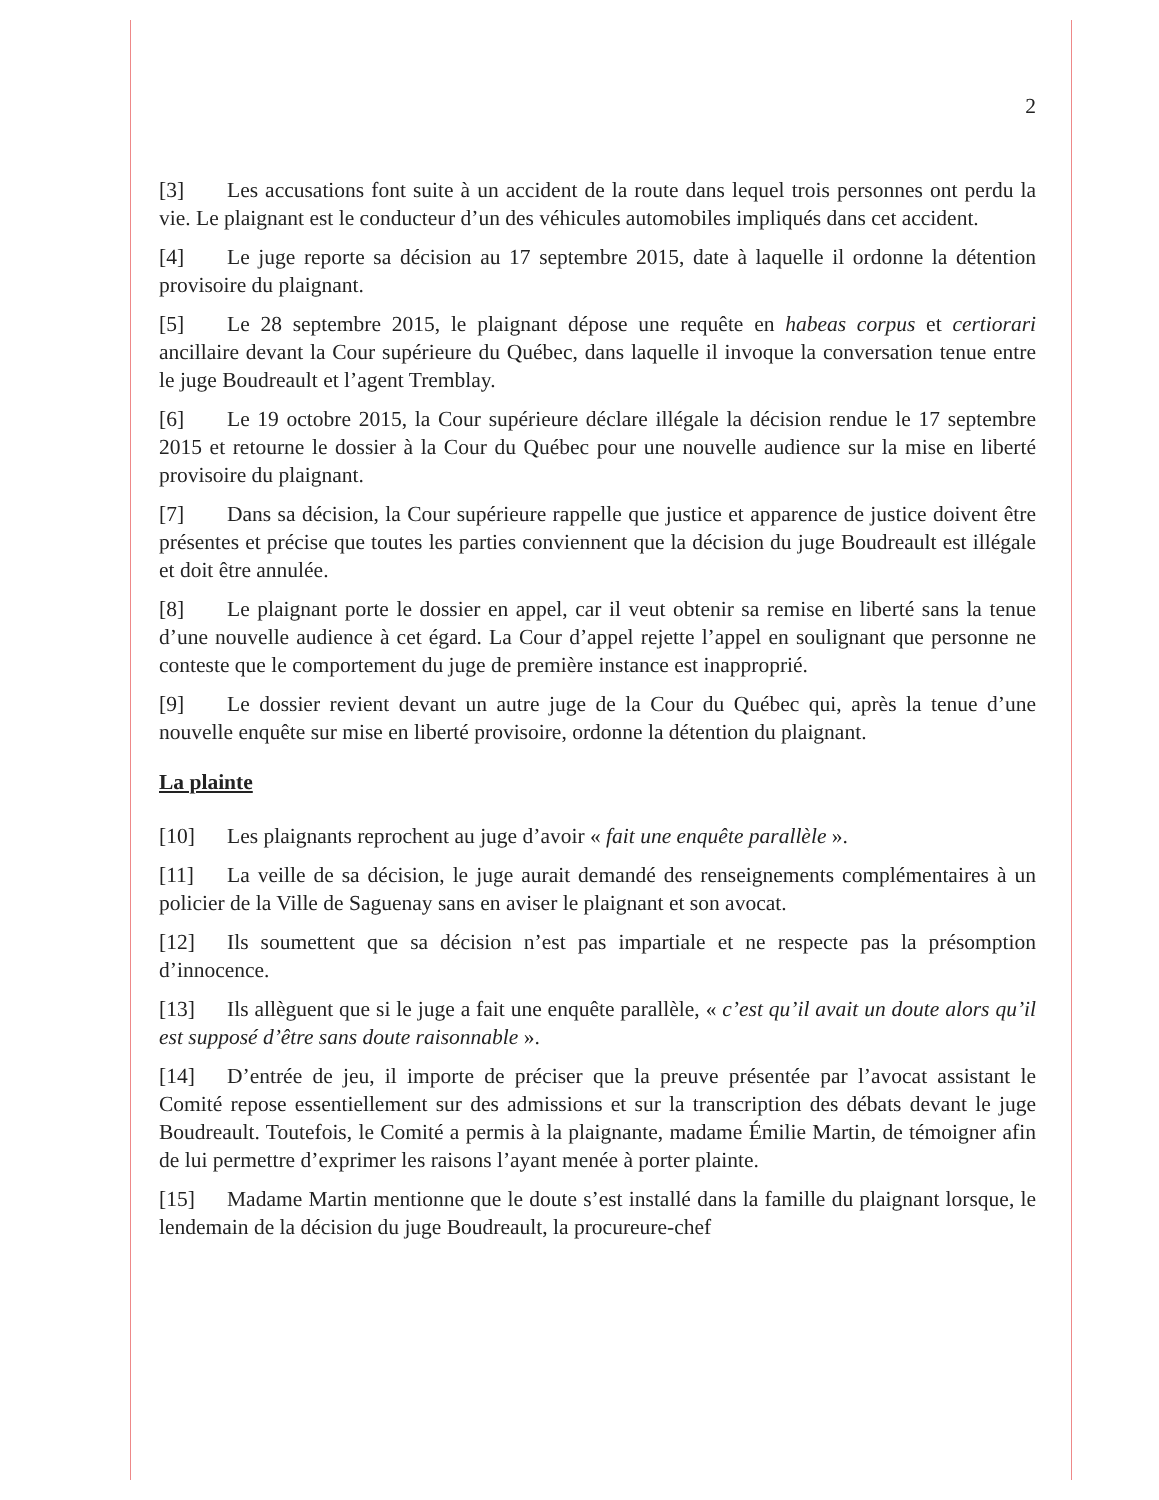2
[3] Les accusations font suite à un accident de la route dans lequel trois personnes ont perdu la vie. Le plaignant est le conducteur d’un des véhicules automobiles impliqués dans cet accident.
[4] Le juge reporte sa décision au 17 septembre 2015, date à laquelle il ordonne la détention provisoire du plaignant.
[5] Le 28 septembre 2015, le plaignant dépose une requête en habeas corpus et certiorari ancillaire devant la Cour supérieure du Québec, dans laquelle il invoque la conversation tenue entre le juge Boudreault et l’agent Tremblay.
[6] Le 19 octobre 2015, la Cour supérieure déclare illégale la décision rendue le 17 septembre 2015 et retourne le dossier à la Cour du Québec pour une nouvelle audience sur la mise en liberté provisoire du plaignant.
[7] Dans sa décision, la Cour supérieure rappelle que justice et apparence de justice doivent être présentes et précise que toutes les parties conviennent que la décision du juge Boudreault est illégale et doit être annulée.
[8] Le plaignant porte le dossier en appel, car il veut obtenir sa remise en liberté sans la tenue d’une nouvelle audience à cet égard. La Cour d’appel rejette l’appel en soulignant que personne ne conteste que le comportement du juge de première instance est inapproprié.
[9] Le dossier revient devant un autre juge de la Cour du Québec qui, après la tenue d’une nouvelle enquête sur mise en liberté provisoire, ordonne la détention du plaignant.
La plainte
[10] Les plaignants reprochent au juge d’avoir « fait une enquête parallèle ».
[11] La veille de sa décision, le juge aurait demandé des renseignements complémentaires à un policier de la Ville de Saguenay sans en aviser le plaignant et son avocat.
[12] Ils soumettent que sa décision n’est pas impartiale et ne respecte pas la présomption d’innocence.
[13] Ils allèguent que si le juge a fait une enquête parallèle, « c’est qu’il avait un doute alors qu’il est supposé d’être sans doute raisonnable ».
[14] D’entrée de jeu, il importe de préciser que la preuve présentée par l’avocat assistant le Comité repose essentiellement sur des admissions et sur la transcription des débats devant le juge Boudreault. Toutefois, le Comité a permis à la plaignante, madame Émilie Martin, de témoigner afin de lui permettre d’exprimer les raisons l’ayant menée à porter plainte.
[15] Madame Martin mentionne que le doute s’est installé dans la famille du plaignant lorsque, le lendemain de la décision du juge Boudreault, la procureure-chef